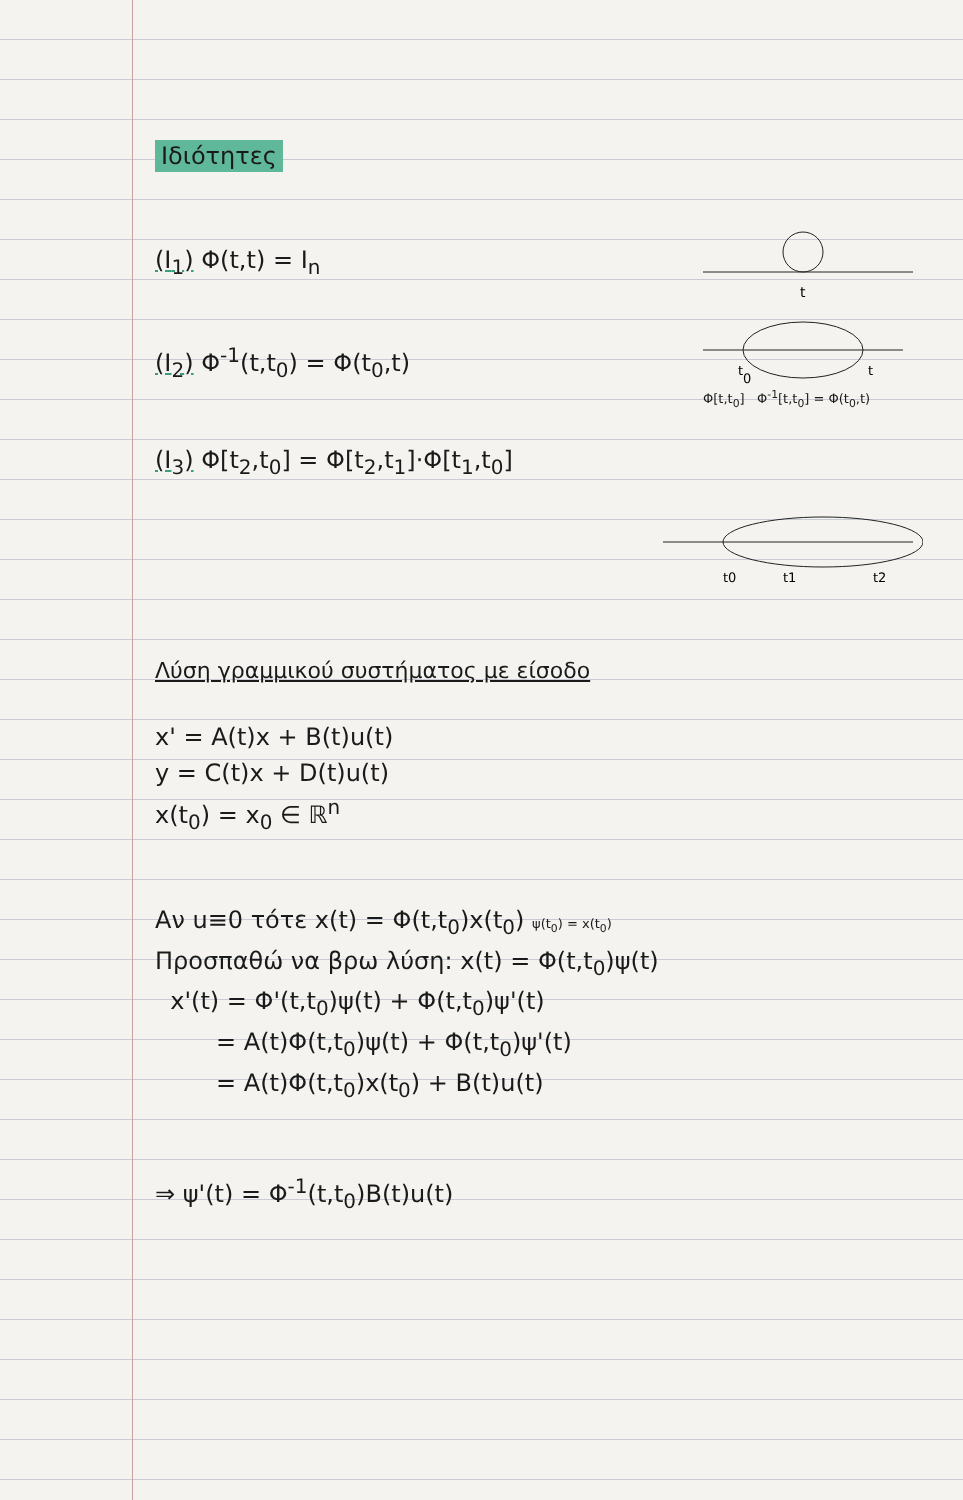Ιδιότητες
(I<sub>1</sub>) Φ(t,t) = I<sub>n</sub>
t
(I<sub>2</sub>) Φ<sup>-1</sup>(t,t<sub>0</sub>) = Φ(t<sub>0</sub>,t)
t0
t
Φ[t,t<sub>0</sub>] Φ<sup>-1</sup>[t,t<sub>0</sub>] = Φ(t<sub>0</sub>,t)
(I<sub>3</sub>) Φ[t<sub>2</sub>,t<sub>0</sub>] = Φ[t<sub>2</sub>,t<sub>1</sub>]·Φ[t<sub>1</sub>,t<sub>0</sub>]
t0
t1
t2
Λύση γραμμικού συστήματος με είσοδο
x' = A(t)x + B(t)u(t)
y = C(t)x + D(t)u(t)
x(t<sub>0</sub>) = x<sub>0</sub> ∈ ℝ<sup>n</sup>
Αν u≡0 τότε x(t) = Φ(t,t<sub>0</sub>)x(t<sub>0</sub>) ψ(t<sub>0</sub>) = x(t<sub>0</sub>)
Προσπαθώ να βρω λύση: x(t) = Φ(t,t<sub>0</sub>)ψ(t)
x'(t) = Φ'(t,t<sub>0</sub>)ψ(t) + Φ(t,t<sub>0</sub>)ψ'(t)
= A(t)Φ(t,t<sub>0</sub>)ψ(t) + Φ(t,t<sub>0</sub>)ψ'(t)
= A(t)Φ(t,t<sub>0</sub>)x(t<sub>0</sub>) + B(t)u(t)
⇒ ψ'(t) = Φ<sup>-1</sup>(t,t<sub>0</sub>)B(t)u(t)